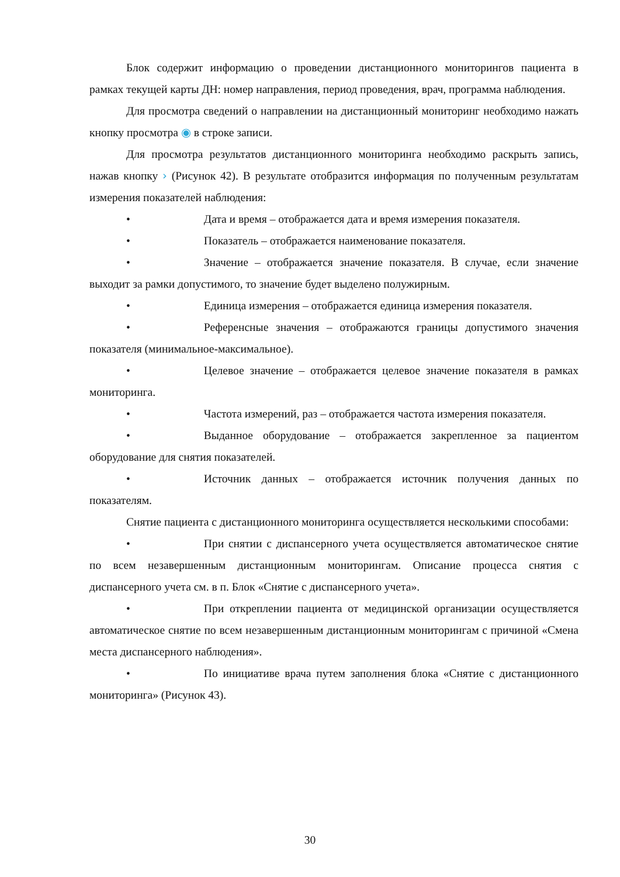Блок содержит информацию о проведении дистанционного мониторингов пациента в рамках текущей карты ДН: номер направления, период проведения, врач, программа наблюдения.
Для просмотра сведений о направлении на дистанционный мониторинг необходимо нажать кнопку просмотра ◉ в строке записи.
Для просмотра результатов дистанционного мониторинга необходимо раскрыть запись, нажав кнопку › (Рисунок 42). В результате отобразится информация по полученным результатам измерения показателей наблюдения:
• Дата и время – отображается дата и время измерения показателя.
• Показатель – отображается наименование показателя.
• Значение – отображается значение показателя. В случае, если значение выходит за рамки допустимого, то значение будет выделено полужирным.
• Единица измерения – отображается единица измерения показателя.
• Референсные значения – отображаются границы допустимого значения показателя (минимальное-максимальное).
• Целевое значение – отображается целевое значение показателя в рамках мониторинга.
• Частота измерений, раз – отображается частота измерения показателя.
• Выданное оборудование – отображается закрепленное за пациентом оборудование для снятия показателей.
• Источник данных – отображается источник получения данных по показателям.
Снятие пациента с дистанционного мониторинга осуществляется несколькими способами:
• При снятии с диспансерного учета осуществляется автоматическое снятие по всем незавершенным дистанционным мониторингам. Описание процесса снятия с диспансерного учета см. в п. Блок «Снятие с диспансерного учета».
• При откреплении пациента от медицинской организации осуществляется автоматическое снятие по всем незавершенным дистанционным мониторингам с причиной «Смена места диспансерного наблюдения».
• По инициативе врача путем заполнения блока «Снятие с дистанционного мониторинга» (Рисунок 43).
30